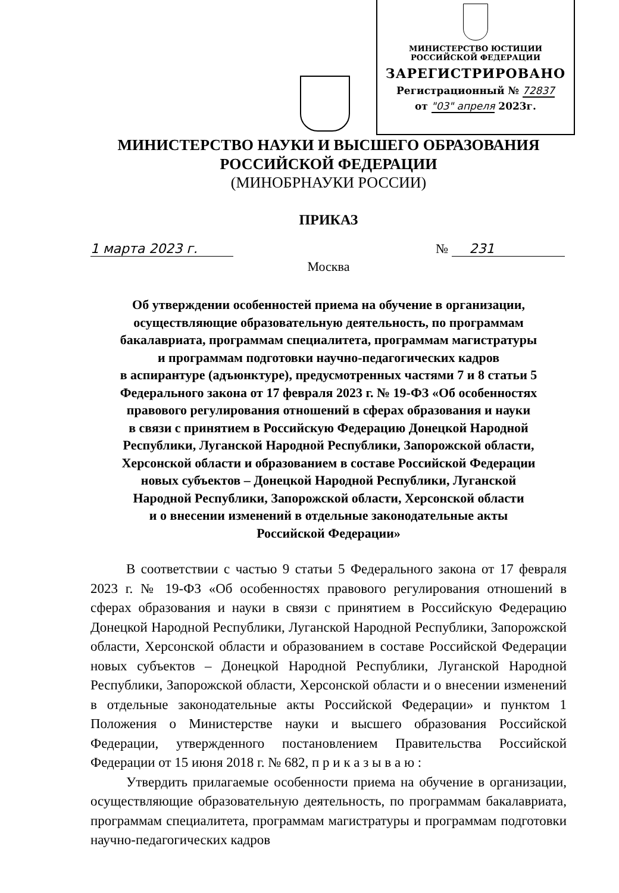МИНИСТЕРСТВО ЮСТИЦИИ РОССИЙСКОЙ ФЕДЕРАЦИИ
ЗАРЕГИСТРИРОВАНО
Регистрационный № 72837
от "03" апреля 2023г.
МИНИСТЕРСТВО НАУКИ И ВЫСШЕГО ОБРАЗОВАНИЯ
РОССИЙСКОЙ ФЕДЕРАЦИИ
(МИНОБРНАУКИ РОССИИ)
ПРИКАЗ
1 марта 2023 г. № 231
Москва
Об утверждении особенностей приема на обучение в организации,
осуществляющие образовательную деятельность, по программам
бакалавриата, программам специалитета, программам магистратуры
и программам подготовки научно-педагогических кадров
в аспирантуре (адъюнктуре), предусмотренных частями 7 и 8 статьи 5
Федерального закона от 17 февраля 2023 г. № 19-ФЗ «Об особенностях
правового регулирования отношений в сферах образования и науки
в связи с принятием в Российскую Федерацию Донецкой Народной
Республики, Луганской Народной Республики, Запорожской области,
Херсонской области и образованием в составе Российской Федерации
новых субъектов – Донецкой Народной Республики, Луганской
Народной Республики, Запорожской области, Херсонской области
и о внесении изменений в отдельные законодательные акты
Российской Федерации»
В соответствии с частью 9 статьи 5 Федерального закона от 17 февраля 2023 г. № 19-ФЗ «Об особенностях правового регулирования отношений в сферах образования и науки в связи с принятием в Российскую Федерацию Донецкой Народной Республики, Луганской Народной Республики, Запорожской области, Херсонской области и образованием в составе Российской Федерации новых субъектов – Донецкой Народной Республики, Луганской Народной Республики, Запорожской области, Херсонской области и о внесении изменений в отдельные законодательные акты Российской Федерации» и пунктом 1 Положения о Министерстве науки и высшего образования Российской Федерации, утвержденного постановлением Правительства Российской Федерации от 15 июня 2018 г. № 682, п р и к а з ы в а ю :
Утвердить прилагаемые особенности приема на обучение в организации, осуществляющие образовательную деятельность, по программам бакалавриата, программам специалитета, программам магистратуры и программам подготовки научно-педагогических кадров